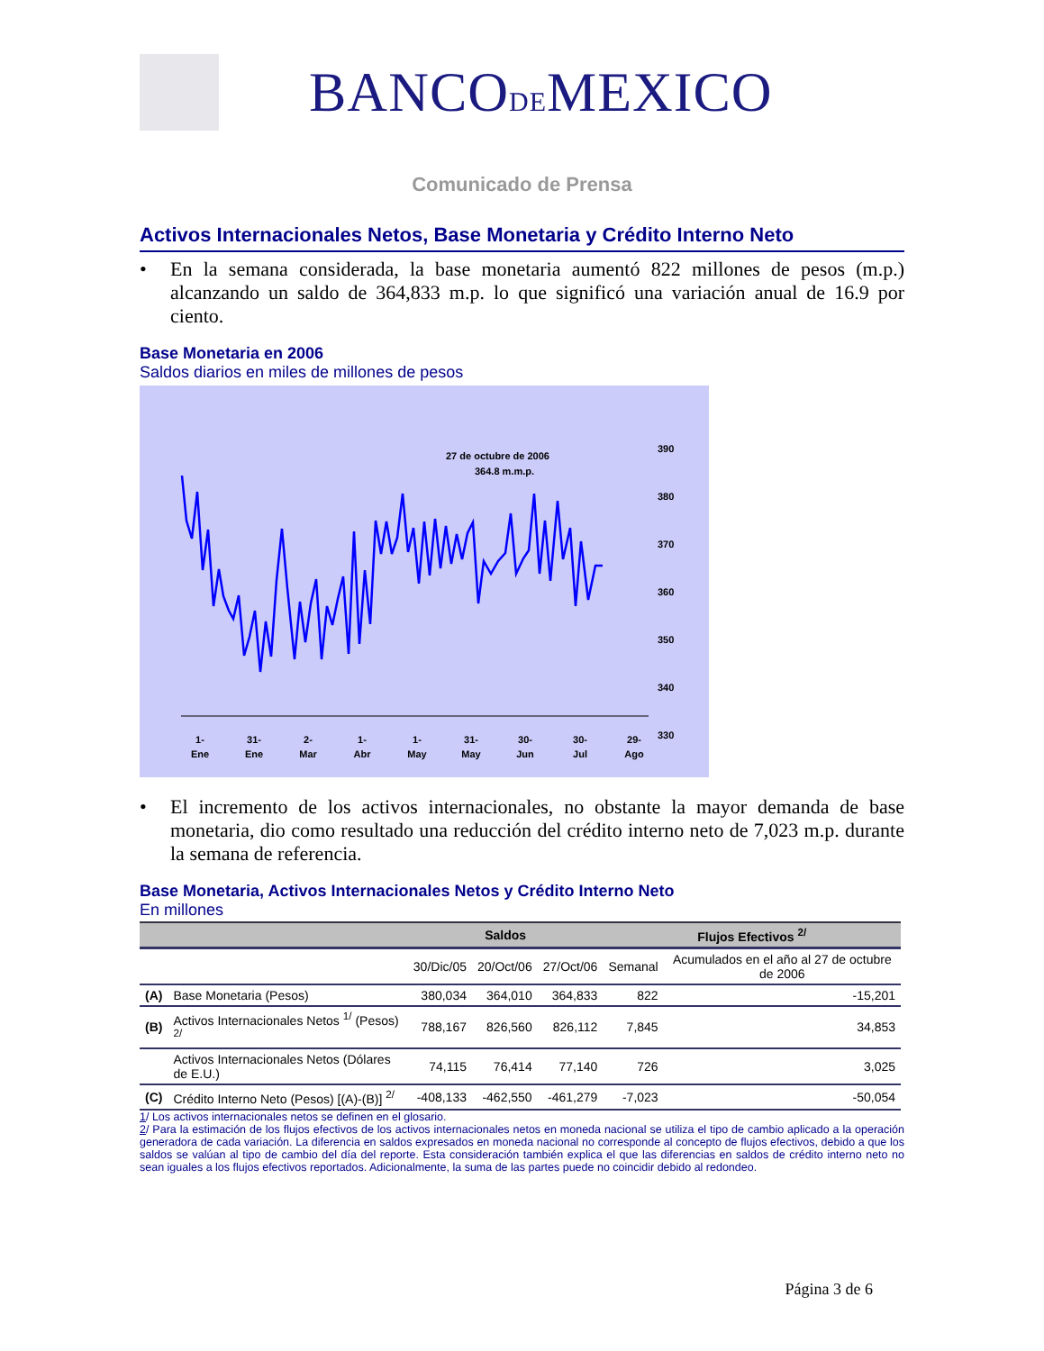BANCODEMEXICO
Comunicado de Prensa
Activos Internacionales Netos, Base Monetaria y Crédito Interno Neto
• En la semana considerada, la base monetaria aumentó 822 millones de pesos (m.p.) alcanzando un saldo de 364,833 m.p. lo que significó una variación anual de 16.9 por ciento.
Base Monetaria en 2006
Saldos diarios en miles de millones de pesos
27 de octubre de 2006
364.8 m.m.p.
390
380
370
360
350
340
330
1-
Ene
31-
Ene
2-
Mar
1-
Abr
1-
May
31-
May
30-
Jun
30-
Jul
29-
Ago
28-Sep 28-Oct 27-Nov 27-Dic
• El incremento de los activos internacionales, no obstante la mayor demanda de base monetaria, dio como resultado una reducción del crédito interno neto de 7,023 m.p. durante la semana de referencia.
Base Monetaria, Activos Internacionales Netos y Crédito Interno Neto
En millones
| | | Saldos | | | Flujos Efectivos <sup>2/</sup> | |
| --- | --- | --- | --- | --- | --- | --- |
| | | 30/Dic/05 | 20/Oct/06 | 27/Oct/06 | Semanal | Acumulados en el año al 27 de octubre de 2006 |
| (A) | Base Monetaria (Pesos) | 380,034 | 364,010 | 364,833 | 822 | -15,201 |
| (B) | Activos Internacionales Netos <sup>1/</sup> (Pesos) <sup>2/</sup> | 788,167 | 826,560 | 826,112 | 7,845 | 34,853 |
| | Activos Internacionales Netos (Dólares de E.U.) | 74,115 | 76,414 | 77,140 | 726 | 3,025 |
| (C) | Crédito Interno Neto (Pesos) [(A)-(B)] <sup>2/</sup> | -408,133 | -462,550 | -461,279 | -7,023 | -50,054 |
1/ Los activos internacionales netos se definen en el glosario.
2/ Para la estimación de los flujos efectivos de los activos internacionales netos en moneda nacional se utiliza el tipo de cambio aplicado a la operación generadora de cada variación. La diferencia en saldos expresados en moneda nacional no corresponde al concepto de flujos efectivos, debido a que los saldos se valúan al tipo de cambio del día del reporte. Esta consideración también explica el que las diferencias en saldos de crédito interno neto no sean iguales a los flujos efectivos reportados. Adicionalmente, la suma de las partes puede no coincidir debido al redondeo.
Página 3 de 6